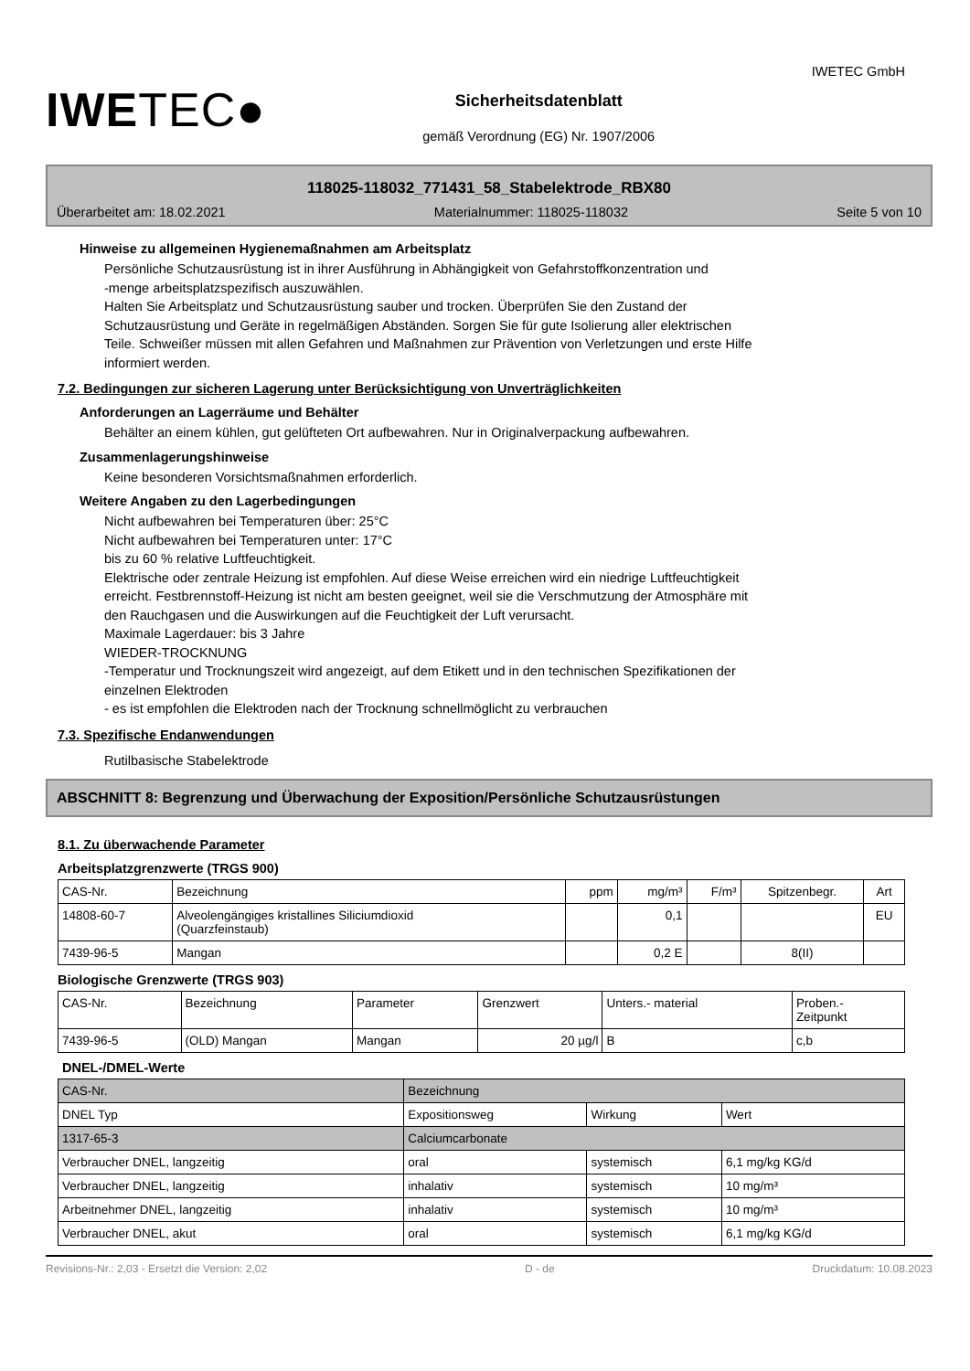IWETEC●
Sicherheitsdatenblatt
gemäß Verordnung (EG) Nr. 1907/2006
IWETEC GmbH
118025-118032_771431_58_Stabelektrode_RBX80
Überarbeitet am: 18.02.2021 Materialnummer: 118025-118032 Seite 5 von 10
Hinweise zu allgemeinen Hygienemaßnahmen am Arbeitsplatz
Persönliche Schutzausrüstung ist in ihrer Ausführung in Abhängigkeit von Gefahrstoffkonzentration und
-menge arbeitsplatzspezifisch auszuwählen.
Halten Sie Arbeitsplatz und Schutzausrüstung sauber und trocken. Überprüfen Sie den Zustand der
Schutzausrüstung und Geräte in regelmäßigen Abständen. Sorgen Sie für gute Isolierung aller elektrischen
Teile. Schweißer müssen mit allen Gefahren und Maßnahmen zur Prävention von Verletzungen und erste Hilfe
informiert werden.
7.2. Bedingungen zur sicheren Lagerung unter Berücksichtigung von Unverträglichkeiten
Anforderungen an Lagerräume und Behälter
Behälter an einem kühlen, gut gelüfteten Ort aufbewahren. Nur in Originalverpackung aufbewahren.
Zusammenlagerungshinweise
Keine besonderen Vorsichtsmaßnahmen erforderlich.
Weitere Angaben zu den Lagerbedingungen
Nicht aufbewahren bei Temperaturen über: 25°C
Nicht aufbewahren bei Temperaturen unter: 17°C
bis zu 60 % relative Luftfeuchtigkeit.
Elektrische oder zentrale Heizung ist empfohlen. Auf diese Weise erreichen wird ein niedrige Luftfeuchtigkeit
erreicht. Festbrennstoff-Heizung ist nicht am besten geeignet, weil sie die Verschmutzung der Atmosphäre mit
den Rauchgasen und die Auswirkungen auf die Feuchtigkeit der Luft verursacht.
Maximale Lagerdauer: bis 3 Jahre
WIEDER-TROCKNUNG
-Temperatur und Trocknungszeit wird angezeigt, auf dem Etikett und in den technischen Spezifikationen der
einzelnen Elektroden
- es ist empfohlen die Elektroden nach der Trocknung schnellmöglicht zu verbrauchen
7.3. Spezifische Endanwendungen
Rutilbasische Stabelektrode
ABSCHNITT 8: Begrenzung und Überwachung der Exposition/Persönliche Schutzausrüstungen
8.1. Zu überwachende Parameter
Arbeitsplatzgrenzwerte (TRGS 900)
| CAS-Nr. | Bezeichnung | ppm | mg/m³ | F/m³ | Spitzenbegr. | Art |
| --- | --- | --- | --- | --- | --- | --- |
| 14808-60-7 | Alveolengängiges kristallines Siliciumdioxid (Quarzfeinstaub) | | 0,1 | | | EU |
| 7439-96-5 | Mangan | | 0,2 E | | 8(II) | |
Biologische Grenzwerte (TRGS 903)
| CAS-Nr. | Bezeichnung | Parameter | Grenzwert | Unters.- material | Proben.- Zeitpunkt |
| --- | --- | --- | --- | --- | --- |
| 7439-96-5 | (OLD) Mangan | Mangan | 20 µg/l | B | c,b |
DNEL-/DMEL-Werte
| CAS-Nr. | Bezeichnung | | | |
| DNEL Typ | | Expositionsweg | Wirkung | Wert |
| 1317-65-3 | Calciumcarbonate | | | |
| Verbraucher DNEL, langzeitig | | oral | systemisch | 6,1 mg/kg KG/d |
| Verbraucher DNEL, langzeitig | | inhalativ | systemisch | 10 mg/m³ |
| Arbeitnehmer DNEL, langzeitig | | inhalativ | systemisch | 10 mg/m³ |
| Verbraucher DNEL, akut | | oral | systemisch | 6,1 mg/kg KG/d |
Revisions-Nr.: 2,03 - Ersetzt die Version: 2,02 D - de Druckdatum: 10.08.2023